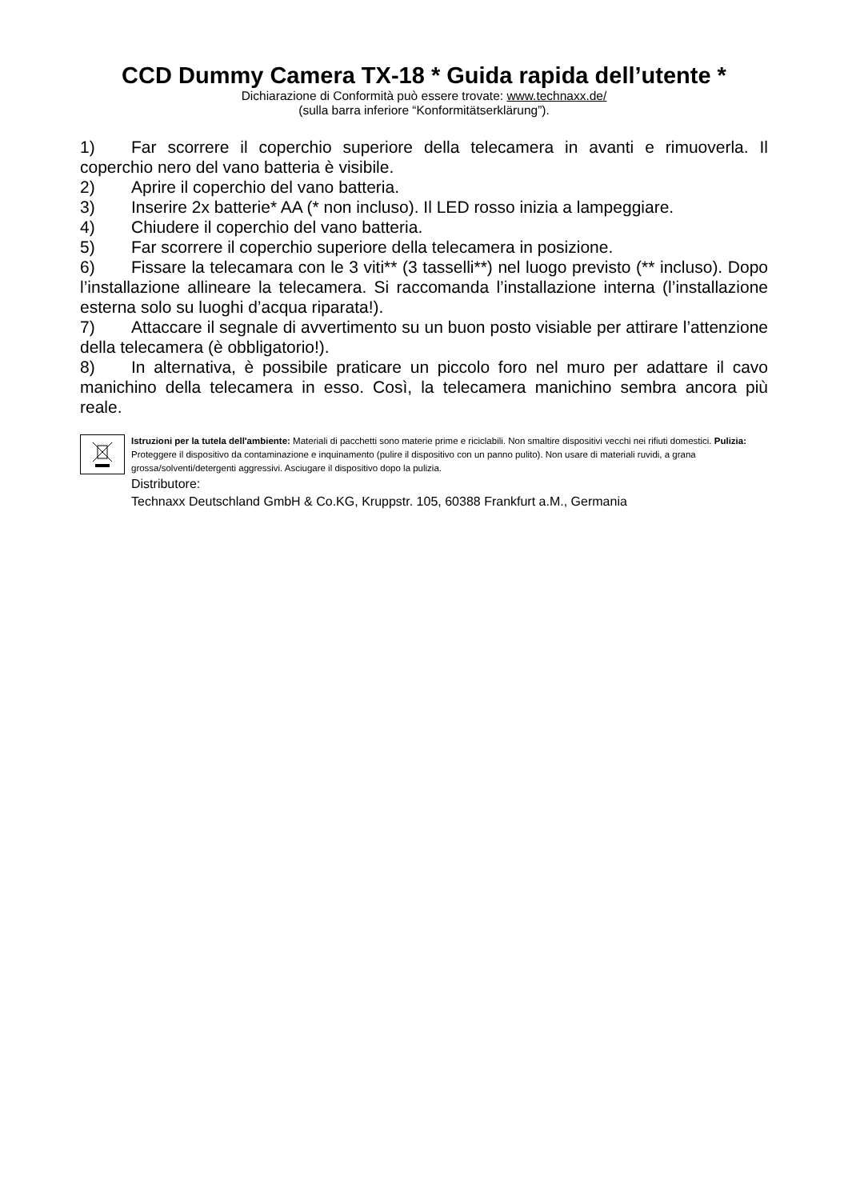CCD Dummy Camera TX-18 * Guida rapida dell’utente *
Dichiarazione di Conformità può essere trovate: www.technaxx.de/
(sulla barra inferiore “Konformitätserklärung”).
1) Far scorrere il coperchio superiore della telecamera in avanti e rimuoverla. Il coperchio nero del vano batteria è visibile.
2) Aprire il coperchio del vano batteria.
3) Inserire 2x batterie* AA (* non incluso). Il LED rosso inizia a lampeggiare.
4) Chiudere il coperchio del vano batteria.
5) Far scorrere il coperchio superiore della telecamera in posizione.
6) Fissare la telecamara con le 3 viti** (3 tasselli**) nel luogo previsto (** incluso). Dopo l’installazione allineare la telecamera. Si raccomanda l’installazione interna (l’installazione esterna solo su luoghi d’acqua riparata!).
7) Attaccare il segnale di avvertimento su un buon posto visiable per attirare l’attenzione della telecamera (è obbligatorio!).
8) In alternativa, è possibile praticare un piccolo foro nel muro per adattare il cavo manichino della telecamera in esso. Così, la telecamera manichino sembra ancora più reale.
Istruzioni per la tutela dell'ambiente: Materiali di pacchetti sono materie prime e riciclabili. Non smaltire dispositivi vecchi nei rifiuti domestici. Pulizia: Proteggere il dispositivo da contaminazione e inquinamento (pulire il dispositivo con un panno pulito). Non usare di materiali ruvidi, a grana grossa/solventi/detergenti aggressivi. Asciugare il dispositivo dopo la pulizia.
Distributore:
Technaxx Deutschland GmbH & Co.KG, Kruppstr. 105, 60388 Frankfurt a.M., Germania